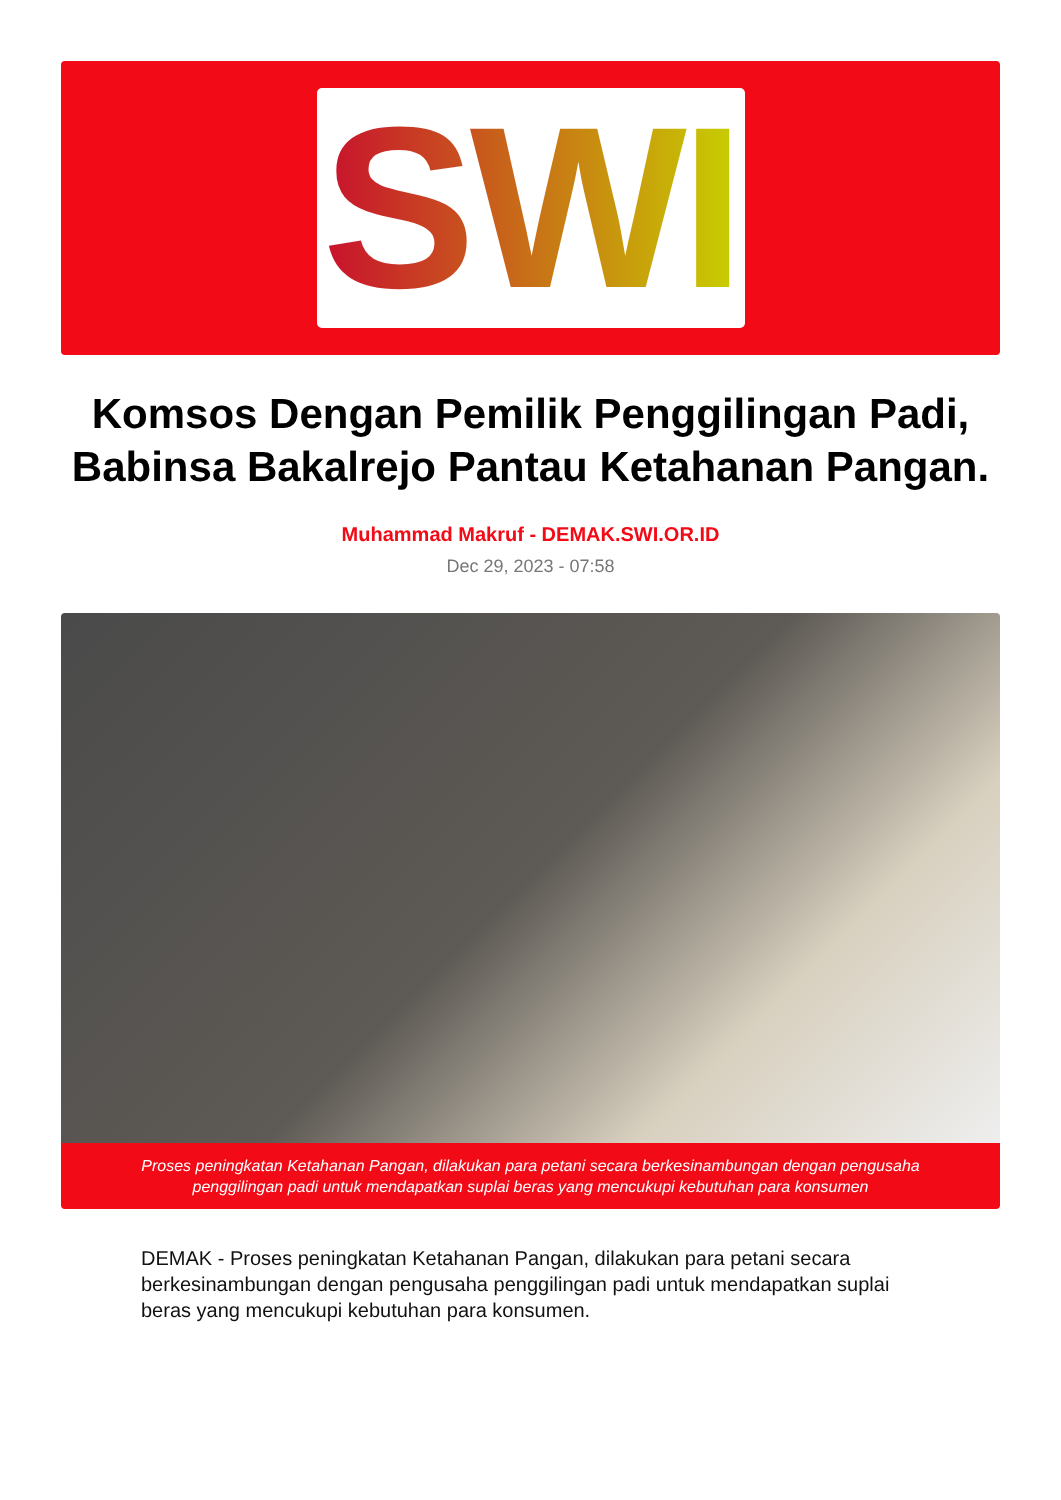SWI
Komsos Dengan Pemilik Penggilingan Padi, Babinsa Bakalrejo Pantau Ketahanan Pangan.
Muhammad Makruf - DEMAK.SWI.OR.ID
Dec 29, 2023 - 07:58
Proses peningkatan Ketahanan Pangan, dilakukan para petani secara berkesinambungan dengan pengusaha penggilingan padi untuk mendapatkan suplai beras yang mencukupi kebutuhan para konsumen
DEMAK - Proses peningkatan Ketahanan Pangan, dilakukan para petani secara berkesinambungan dengan pengusaha penggilingan padi untuk mendapatkan suplai beras yang mencukupi kebutuhan para konsumen.